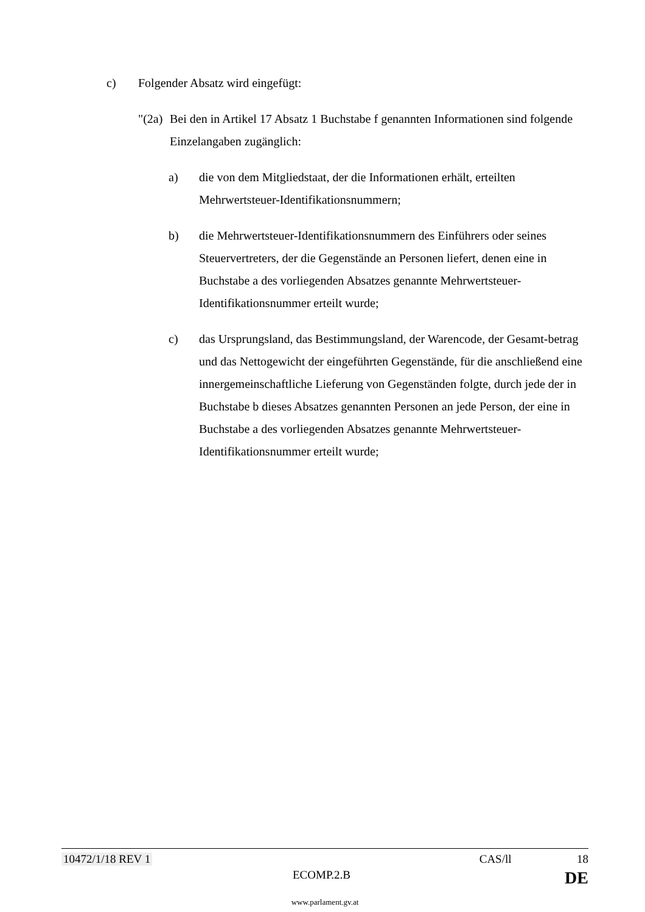c) Folgender Absatz wird eingefügt:
"(2a)
Bei den in Artikel 17 Absatz 1 Buchstabe f genannten Informationen sind folgende Einzelangaben zugänglich:
a) die von dem Mitgliedstaat, der die Informationen erhält, erteilten Mehrwertsteuer-Identifikationsnummern;
b) die Mehrwertsteuer-Identifikationsnummern des Einführers oder seines Steuervertreters, der die Gegenstände an Personen liefert, denen eine in Buchstabe a des vorliegenden Absatzes genannte Mehrwertsteuer-Identifikationsnummer erteilt wurde;
c) das Ursprungsland, das Bestimmungsland, der Warencode, der Gesamt-betrag und das Nettogewicht der eingeführten Gegenstände, für die anschließend eine innergemeinschaftliche Lieferung von Gegenständen folgte, durch jede der in Buchstabe b dieses Absatzes genannten Personen an jede Person, der eine in Buchstabe a des vorliegenden Absatzes genannte Mehrwertsteuer-Identifikationsnummer erteilt wurde;
10472/1/18 REV 1 CAS/ll 18
ECOMP.2.B DE
www.parlament.gv.at